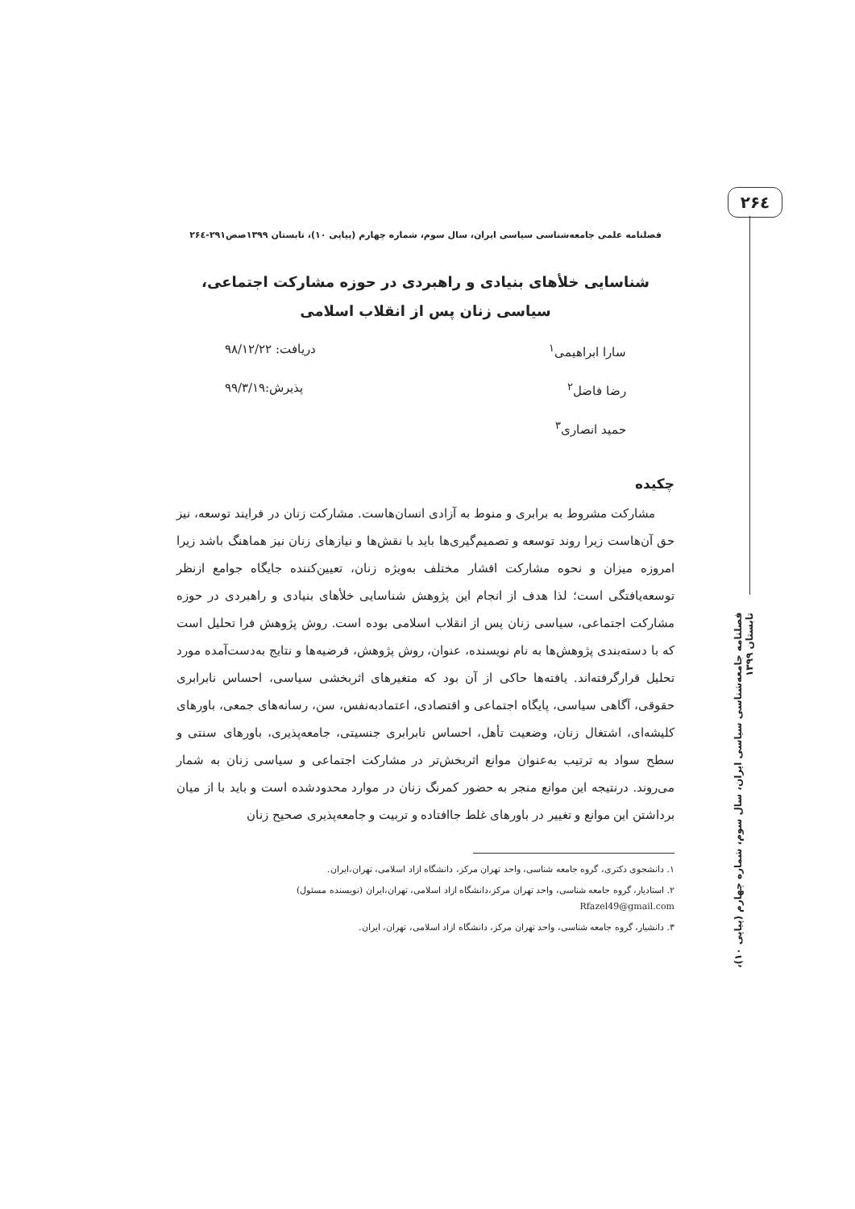۲۶٤
فصلنامه جامعه‌شناسی سیاسی ایران، سال سوم، شماره چهارم (پیاپی ۱۰)، تابستان ۱۳۹۹
فصلنامه علمی جامعه‌شناسی سیاسی ایران، سال سوم، شماره چهارم (پیاپی ۱۰)، تابستان ۱۳۹۹صص۲۹۱-۲۶٤
شناسایی خلأهای بنیادی و راهبردی در حوزه مشارکت اجتماعی، سیاسی زنان پس از انقلاب اسلامی
سارا ابراهیمی<sup>۱</sup> دریافت: ۹۸/۱۲/۲۲
رضا فاضل<sup>۲</sup> پذیرش:۹۹/۳/۱۹
حمید انصاری<sup>۳</sup>
چکیده
مشارکت مشروط به برابری و منوط به آزادی انسان‌هاست. مشارکت زنان در فرایند توسعه، نیز حق آن‌هاست زیرا روند توسعه و تصمیم‌گیری‌ها باید با نقش‌ها و نیازهای زنان نیز هماهنگ باشد زیرا امروزه میزان و نحوه مشارکت اقشار مختلف به‌ویژه زنان، تعیین‌کننده جایگاه جوامع ازنظر توسعه‌یافتگی است؛ لذا هدف از انجام این پژوهش شناسایی خلأهای بنیادی و راهبردی در حوزه مشارکت اجتماعی، سیاسی زنان پس از انقلاب اسلامی بوده است. روش پژوهش فرا تحلیل است که با دسته‌بندی پژوهش‌ها به نام نویسنده، عنوان، روش پژوهش، فرضیه‌ها و نتایج به‌دست‌آمده مورد تحلیل قرارگرفته‌اند. یافته‌ها حاکی از آن بود که متغیرهای اثربخشی سیاسی، احساس نابرابری حقوقی، آگاهی سیاسی، پایگاه اجتماعی و اقتصادی، اعتمادبه‌نفس، سن، رسانه‌های جمعی، باورهای کلیشه‌ای، اشتغال زنان، وضعیت تأهل، احساس نابرابری جنسیتی، جامعه‌پذیری، باورهای سنتی و سطح سواد به ترتیب به‌عنوان موانع اثربخش‌تر در مشارکت اجتماعی و سیاسی زنان به شمار می‌روند. درنتیجه این موانع منجر به حضور کمرنگ زنان در موارد محدودشده است و باید با از میان برداشتن این موانع و تغییر در باورهای غلط جاافتاده و تربیت و جامعه‌پذیری صحیح زنان
۱. دانشجوی دکتری، گروه جامعه شناسی، واحد تهران مرکز، دانشگاه ازاد اسلامی، تهران،ایران.
۲. استادیار، گروه جامعه شناسی، واحد تهران مرکز،دانشگاه ازاد اسلامی، تهران،ایران (نویسنده مسئول)
Rfazel49@gmail.com
۳. دانشیار، گروه جامعه شناسی، واحد تهران مرکز، دانشگاه ازاد اسلامی، تهران، ایران.